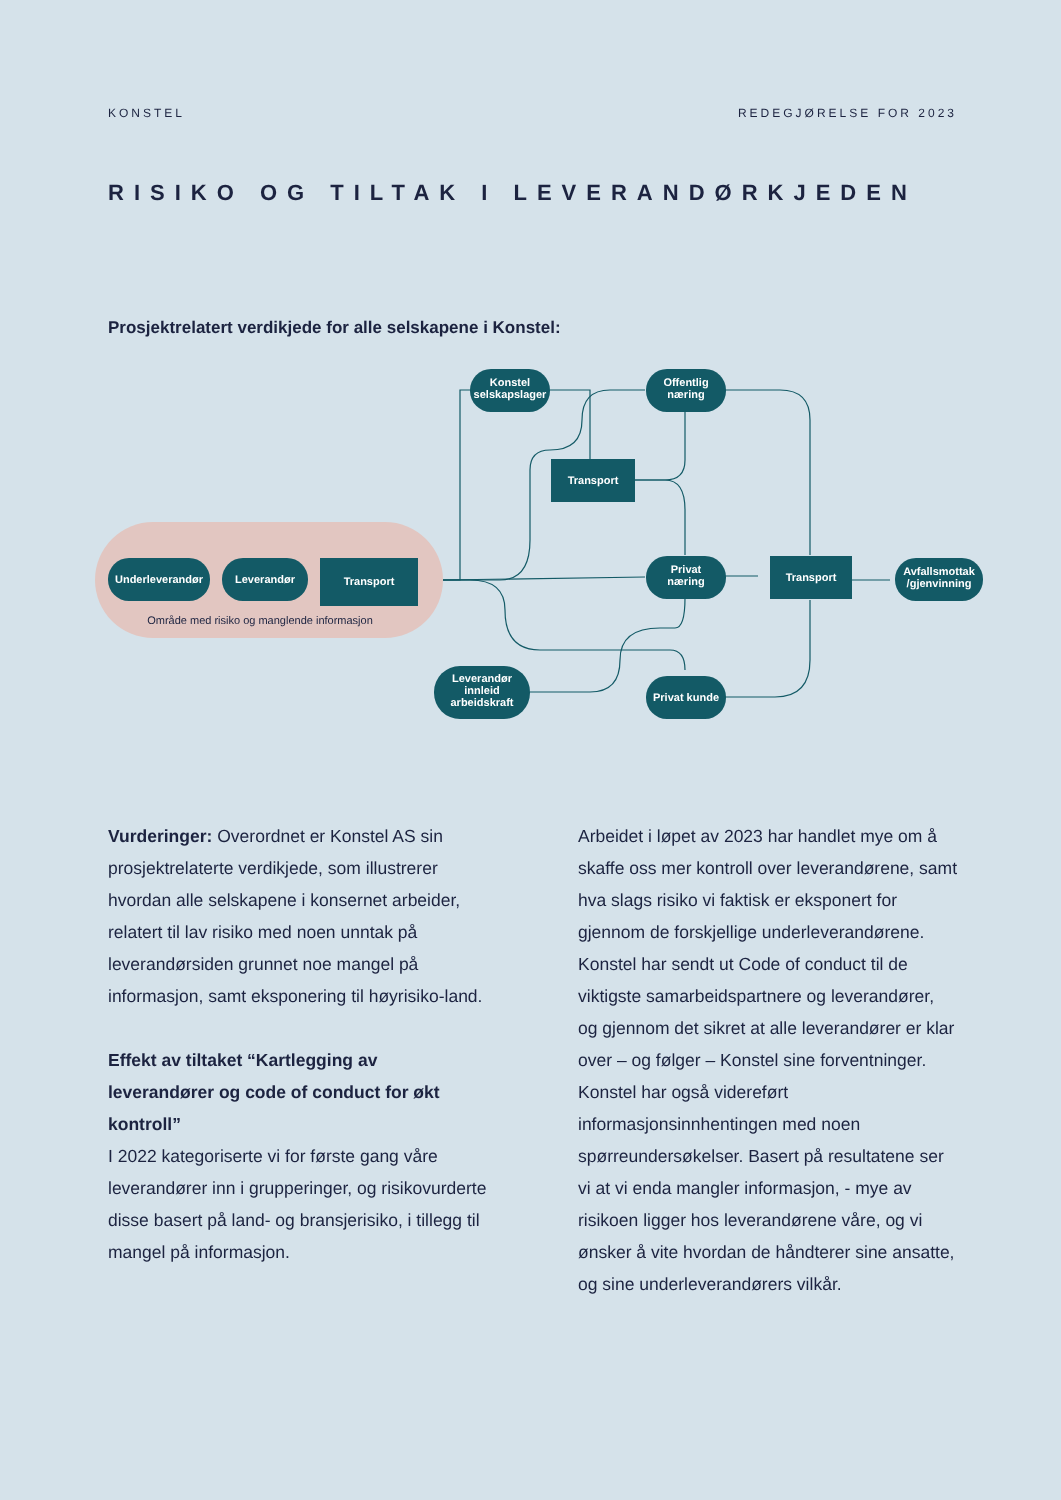KONSTEL REDEGJØRELSE FOR 2023
RISIKO OG TILTAK I LEVERANDØRKJEDEN
Prosjektrelatert verdikjede for alle selskapene i Konstel:
Underleverandør
Leverandør
Transport
Konstel
selskapslager
Offentlig
næring
Transport
Privat
næring
Transport
Avfallsmottak
/gjenvinning
Leverandør
innleid
arbeidskraft
Privat kunde
Område med risiko og manglende informasjon
Vurderinger: Overordnet er Konstel AS sin prosjektrelaterte verdikjede, som illustrerer hvordan alle selskapene i konsernet arbeider, relatert til lav risiko med noen unntak på leverandørsiden grunnet noe mangel på informasjon, samt eksponering til høyrisiko-land.
Effekt av tiltaket “Kartlegging av leverandører og code of conduct for økt kontroll”
I 2022 kategoriserte vi for første gang våre leverandører inn i grupperinger, og risikovurderte disse basert på land- og bransjerisiko, i tillegg til mangel på informasjon.
Arbeidet i løpet av 2023 har handlet mye om å skaffe oss mer kontroll over leverandørene, samt hva slags risiko vi faktisk er eksponert for gjennom de forskjellige underleverandørene. Konstel har sendt ut Code of conduct til de viktigste samarbeidspartnere og leverandører, og gjennom det sikret at alle leverandører er klar over – og følger – Konstel sine forventninger. Konstel har også videreført informasjonsinnhentingen med noen spørreundersøkelser. Basert på resultatene ser vi at vi enda mangler informasjon, - mye av risikoen ligger hos leverandørene våre, og vi ønsker å vite hvordan de håndterer sine ansatte, og sine underleverandørers vilkår.